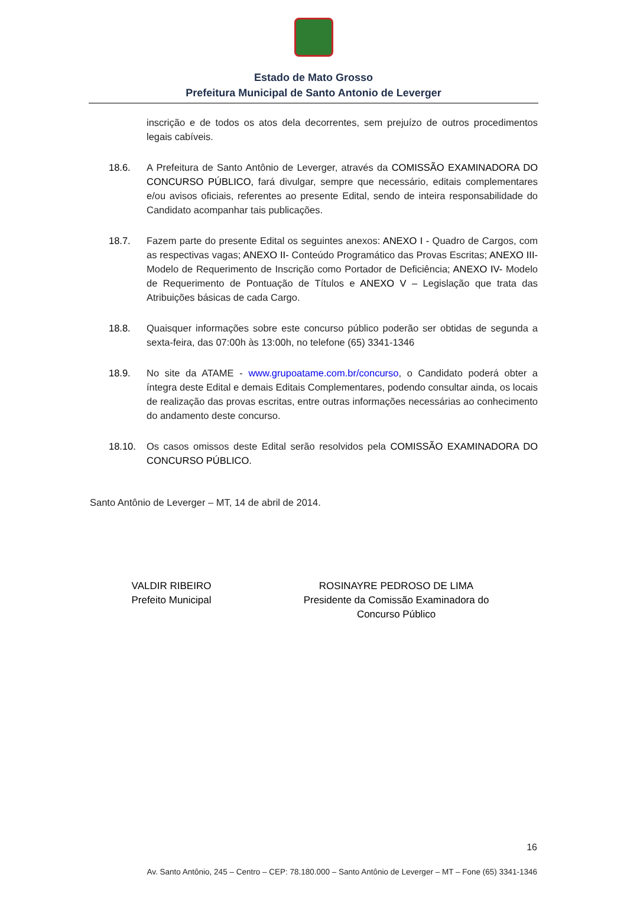Estado de Mato Grosso
Prefeitura Municipal de Santo Antonio de Leverger
inscrição e de todos os atos dela decorrentes, sem prejuízo de outros procedimentos legais cabíveis.
18.6. A Prefeitura de Santo Antônio de Leverger, através da COMISSÃO EXAMINADORA DO CONCURSO PÚBLICO, fará divulgar, sempre que necessário, editais complementares e/ou avisos oficiais, referentes ao presente Edital, sendo de inteira responsabilidade do Candidato acompanhar tais publicações.
18.7. Fazem parte do presente Edital os seguintes anexos: ANEXO I - Quadro de Cargos, com as respectivas vagas; ANEXO II- Conteúdo Programático das Provas Escritas; ANEXO III- Modelo de Requerimento de Inscrição como Portador de Deficiência; ANEXO IV- Modelo de Requerimento de Pontuação de Títulos e ANEXO V – Legislação que trata das Atribuições básicas de cada Cargo.
18.8. Quaisquer informações sobre este concurso público poderão ser obtidas de segunda a sexta-feira, das 07:00h às 13:00h, no telefone (65) 3341-1346
18.9. No site da ATAME - www.grupoatame.com.br/concurso, o Candidato poderá obter a íntegra deste Edital e demais Editais Complementares, podendo consultar ainda, os locais de realização das provas escritas, entre outras informações necessárias ao conhecimento do andamento deste concurso.
18.10. Os casos omissos deste Edital serão resolvidos pela COMISSÃO EXAMINADORA DO CONCURSO PÚBLICO.
Santo Antônio de Leverger – MT, 14 de abril de 2014.
VALDIR RIBEIRO
Prefeito Municipal
ROSINAYRE PEDROSO DE LIMA
Presidente da Comissão Examinadora do
Concurso Público
16
Av. Santo Antônio, 245 – Centro – CEP: 78.180.000 – Santo Antônio de Leverger – MT – Fone (65) 3341-1346